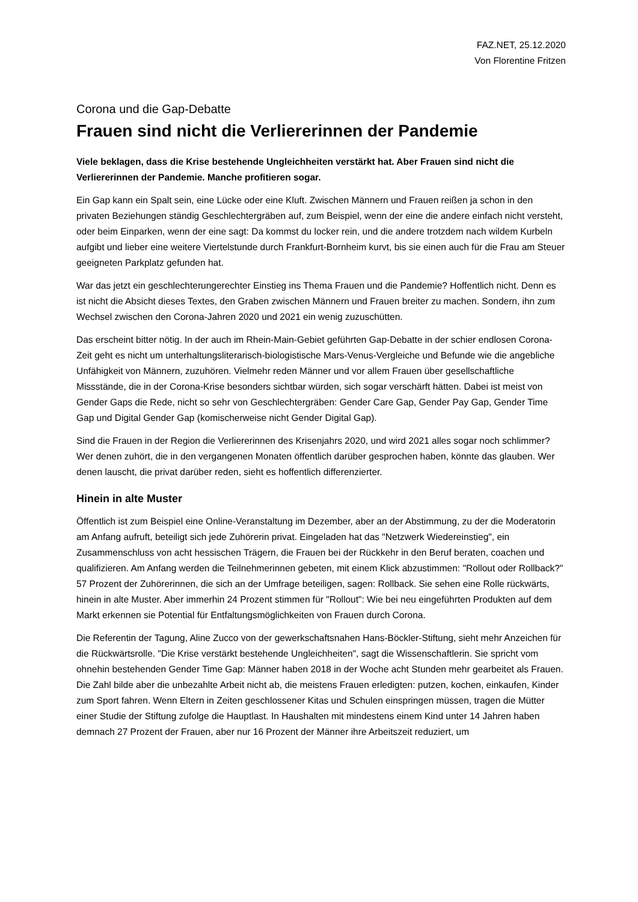FAZ.NET, 25.12.2020
Von Florentine Fritzen
Corona und die Gap-Debatte
Frauen sind nicht die Verliererinnen der Pandemie
Viele beklagen, dass die Krise bestehende Ungleichheiten verstärkt hat. Aber Frauen sind nicht die Verliererinnen der Pandemie. Manche profitieren sogar.
Ein Gap kann ein Spalt sein, eine Lücke oder eine Kluft. Zwischen Männern und Frauen reißen ja schon in den privaten Beziehungen ständig Geschlechtergräben auf, zum Beispiel, wenn der eine die andere einfach nicht versteht, oder beim Einparken, wenn der eine sagt: Da kommst du locker rein, und die andere trotzdem nach wildem Kurbeln aufgibt und lieber eine weitere Viertelstunde durch Frankfurt-Bornheim kurvt, bis sie einen auch für die Frau am Steuer geeigneten Parkplatz gefunden hat.
War das jetzt ein geschlechterungerechter Einstieg ins Thema Frauen und die Pandemie? Hoffentlich nicht. Denn es ist nicht die Absicht dieses Textes, den Graben zwischen Männern und Frauen breiter zu machen. Sondern, ihn zum Wechsel zwischen den Corona-Jahren 2020 und 2021 ein wenig zuzuschütten.
Das erscheint bitter nötig. In der auch im Rhein-Main-Gebiet geführten Gap-Debatte in der schier endlosen Corona-Zeit geht es nicht um unterhaltungsliterarisch-biologistische Mars-Venus-Vergleiche und Befunde wie die angebliche Unfähigkeit von Männern, zuzuhören. Vielmehr reden Männer und vor allem Frauen über gesellschaftliche Missstände, die in der Corona-Krise besonders sichtbar würden, sich sogar verschärft hätten. Dabei ist meist von Gender Gaps die Rede, nicht so sehr von Geschlechtergräben: Gender Care Gap, Gender Pay Gap, Gender Time Gap und Digital Gender Gap (komischerweise nicht Gender Digital Gap).
Sind die Frauen in der Region die Verliererinnen des Krisenjahrs 2020, und wird 2021 alles sogar noch schlimmer? Wer denen zuhört, die in den vergangenen Monaten öffentlich darüber gesprochen haben, könnte das glauben. Wer denen lauscht, die privat darüber reden, sieht es hoffentlich differenzierter.
Hinein in alte Muster
Öffentlich ist zum Beispiel eine Online-Veranstaltung im Dezember, aber an der Abstimmung, zu der die Moderatorin am Anfang aufruft, beteiligt sich jede Zuhörerin privat. Eingeladen hat das "Netzwerk Wiedereinstieg", ein Zusammenschluss von acht hessischen Trägern, die Frauen bei der Rückkehr in den Beruf beraten, coachen und qualifizieren. Am Anfang werden die Teilnehmerinnen gebeten, mit einem Klick abzustimmen: "Rollout oder Rollback?" 57 Prozent der Zuhörerinnen, die sich an der Umfrage beteiligen, sagen: Rollback. Sie sehen eine Rolle rückwärts, hinein in alte Muster. Aber immerhin 24 Prozent stimmen für "Rollout": Wie bei neu eingeführten Produkten auf dem Markt erkennen sie Potential für Entfaltungsmöglichkeiten von Frauen durch Corona.
Die Referentin der Tagung, Aline Zucco von der gewerkschaftsnahen Hans-Böckler-Stiftung, sieht mehr Anzeichen für die Rückwärtsrolle. "Die Krise verstärkt bestehende Ungleichheiten", sagt die Wissenschaftlerin. Sie spricht vom ohnehin bestehenden Gender Time Gap: Männer haben 2018 in der Woche acht Stunden mehr gearbeitet als Frauen. Die Zahl bilde aber die unbezahlte Arbeit nicht ab, die meistens Frauen erledigten: putzen, kochen, einkaufen, Kinder zum Sport fahren. Wenn Eltern in Zeiten geschlossener Kitas und Schulen einspringen müssen, tragen die Mütter einer Studie der Stiftung zufolge die Hauptlast. In Haushalten mit mindestens einem Kind unter 14 Jahren haben demnach 27 Prozent der Frauen, aber nur 16 Prozent der Männer ihre Arbeitszeit reduziert, um